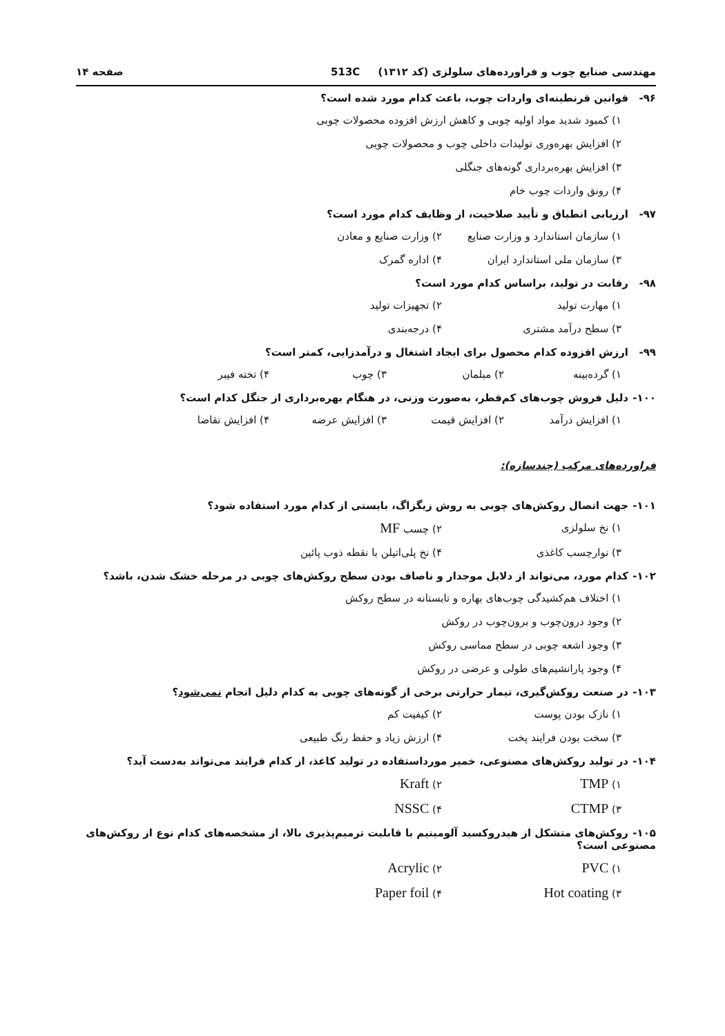مهندسی صنایع چوب و فراورده‌های سلولزی (کد ۱۳۱۲) 513C صفحه ۱۴
۹۶- قوانین قرنطینه‌ای واردات چوب، باعث کدام مورد شده است؟
۱) کمبود شدید مواد اولیه چوبی و کاهش ارزش افزوده محصولات چوبی
۲) افزایش بهره‌وری تولیدات داخلی چوب و محصولات چوبی
۳) افزایش بهره‌برداری گونه‌های جنگلی
۴) رونق واردات چوب خام
۹۷- ارزیابی انطباق و تأیید صلاحیت، از وظایف کدام مورد است؟
۱) سازمان استاندارد و وزارت صنایع
۲) وزارت صنایع و معادن
۳) سازمان ملی استاندارد ایران
۴) اداره گمرک
۹۸- رقابت در تولید، براساس کدام مورد است؟
۱) مهارت تولید
۲) تجهیزات تولید
۳) سطح درآمد مشتری
۴) درجه‌بندی
۹۹- ارزش افزوده کدام محصول برای ایجاد اشتغال و درآمدزایی، کمتر است؟
۱) گرده‌بینه
۲) مبلمان
۳) چوب
۴) تخته فیبر
۱۰۰- دلیل فروش چوب‌های کم‌قطر، به‌صورت وزنی، در هنگام بهره‌برداری از جنگل کدام است؟
۱) افزایش درآمد
۲) افزایش قیمت
۳) افزایش عرضه
۴) افزایش تقاضا
فراورده‌های مرکب (چندسازه):
۱۰۱- جهت اتصال روکش‌های چوبی به روش زیگزاگ، بایستی از کدام مورد استفاده شود؟
۱) نخ سلولزی
۲) چسب MF
۳) نوارچسب کاغذی
۴) نخ پلی‌اتیلن با نقطه ذوب پائین
۱۰۲- کدام مورد، می‌تواند از دلایل موجدار و ناصاف بودن سطح روکش‌های چوبی در مرحله خشک شدن، باشد؟
۱) اختلاف هم‌کشیدگی چوب‌های بهاره و تابستانه در سطح روکش
۲) وجود درون‌چوب و برون‌چوب در روکش
۳) وجود اشعه چوبی در سطح مماسی روکش
۴) وجود پارانشیم‌های طولی و عرضی در روکش
۱۰۳- در صنعت روکش‌گیری، تیمار حرارتی برخی از گونه‌های چوبی به کدام دلیل انجام نمی‌شود؟
۱) نازک بودن پوست
۲) کیفیت کم
۳) سخت بودن فرایند پخت
۴) ارزش زیاد و حفظ رنگ طبیعی
۱۰۴- در تولید روکش‌های مصنوعی، خمیر مورداستفاده در تولید کاغذ، از کدام فرایند می‌تواند به‌دست آید؟
۱) TMP
۲) Kraft
۳) CTMP
۴) NSSC
۱۰۵- روکش‌های متشکل از هیدروکسید آلومینیم با قابلیت ترمیم‌پذیری بالا، از مشخصه‌های کدام نوع از روکش‌های مصنوعی است؟
۱) PVC
۲) Acrylic
۳) Hot coating
۴) Paper foil